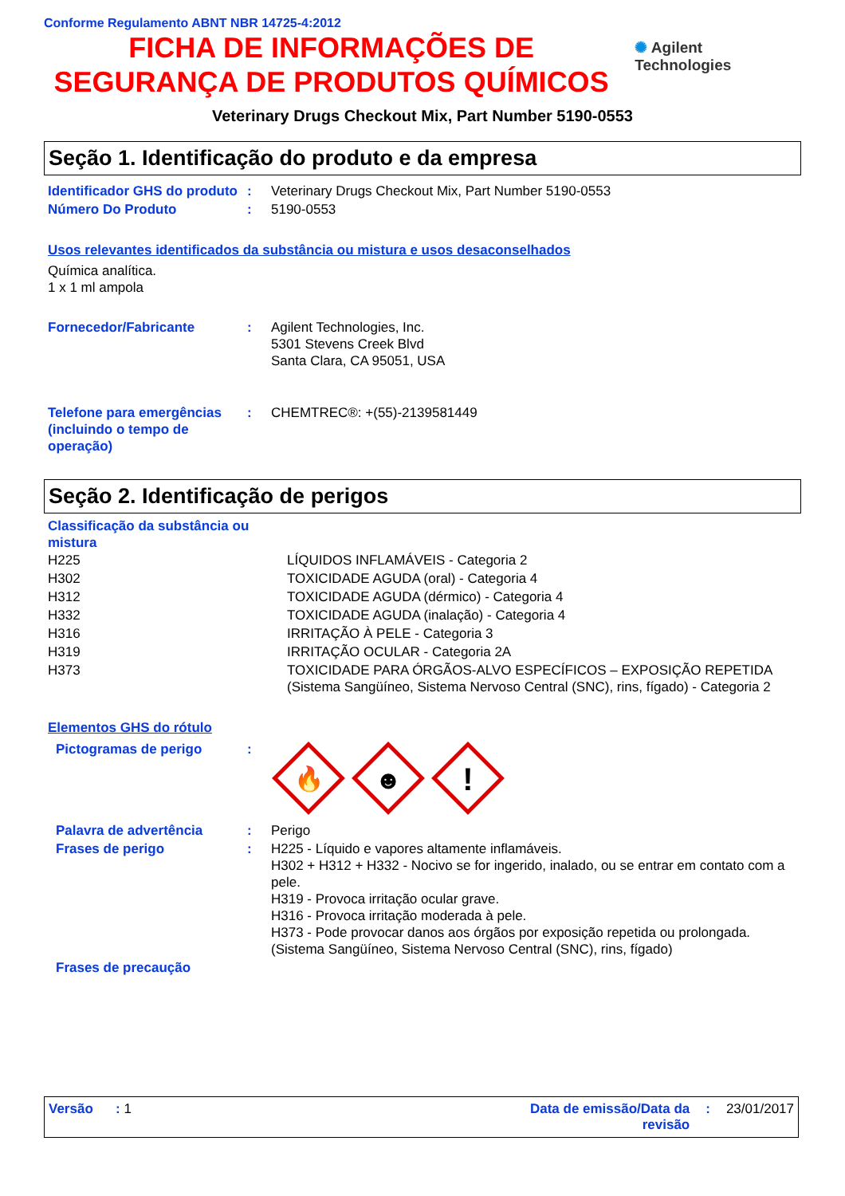Conforme Regulamento ABNT NBR 14725-4:2012
FICHA DE INFORMAÇÕES DE
SEGURANÇA DE PRODUTOS QUÍMICOS
✺ Agilent Technologies
Veterinary Drugs Checkout Mix, Part Number 5190-0553
Seção 1. Identificação do produto e da empresa
| Identificador GHS do produto | : | Veterinary Drugs Checkout Mix, Part Number 5190-0553 |
| Número Do Produto | : | 5190-0553 |
Usos relevantes identificados da substância ou mistura e usos desaconselhados
Química analítica.
1 x 1 ml ampola
| Fornecedor/Fabricante | : | Agilent Technologies, Inc. 5301 Stevens Creek Blvd Santa Clara, CA 95051, USA |
| Telefone para emergências (incluindo o tempo de operação) | : | CHEMTREC®: +(55)-2139581449 |
Seção 2. Identificação de perigos
Classificação da substância ou mistura
| H225 | LÍQUIDOS INFLAMÁVEIS - Categoria 2 |
| H302 | TOXICIDADE AGUDA (oral) - Categoria 4 |
| H312 | TOXICIDADE AGUDA (dérmico) - Categoria 4 |
| H332 | TOXICIDADE AGUDA (inalação) - Categoria 4 |
| H316 | IRRITAÇÃO À PELE - Categoria 3 |
| H319 | IRRITAÇÃO OCULAR - Categoria 2A |
| H373 | TOXICIDADE PARA ÓRGÃOS-ALVO ESPECÍFICOS – EXPOSIÇÃO REPETIDA (Sistema Sangüíneo, Sistema Nervoso Central (SNC), rins, fígado) - Categoria 2 |
Elementos GHS do rótulo
| Pictogramas de perigo | : | 🔥 ☻ ! |
| Palavra de advertência | : | Perigo |
| Frases de perigo | : | H225 - Líquido e vapores altamente inflamáveis. H302 + H312 + H332 - Nocivo se for ingerido, inalado, ou se entrar em contato com a pele. H319 - Provoca irritação ocular grave. H316 - Provoca irritação moderada à pele. H373 - Pode provocar danos aos órgãos por exposição repetida ou prolongada. (Sistema Sangüíneo, Sistema Nervoso Central (SNC), rins, fígado) |
| Frases de precaução | | |
Versão : 1 Data de emissão/Data da revisão: 23/01/2017